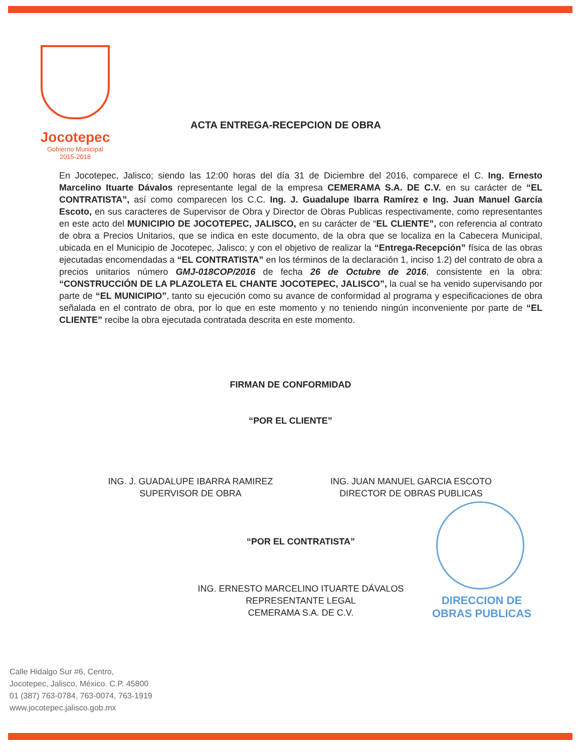Jocotepec
Gobierno Municipal
2015-2018
ACTA ENTREGA-RECEPCION DE OBRA
En Jocotepec, Jalisco; siendo las 12:00 horas del día 31 de Diciembre del 2016, comparece el C. Ing. Ernesto Marcelino Ituarte Dávalos representante legal de la empresa CEMERAMA S.A. DE C.V. en su carácter de “EL CONTRATISTA”, así como comparecen los C.C. Ing. J. Guadalupe Ibarra Ramírez e Ing. Juan Manuel García Escoto, en sus caracteres de Supervisor de Obra y Director de Obras Publicas respectivamente, como representantes en este acto del MUNICIPIO DE JOCOTEPEC, JALISCO, en su carácter de “EL CLIENTE”, con referencia al contrato de obra a Precios Unitarios, que se indica en este documento, de la obra que se localiza en la Cabecera Municipal, ubicada en el Municipio de Jocotepec, Jalisco; y con el objetivo de realizar la “Entrega-Recepción” física de las obras ejecutadas encomendadas a “EL CONTRATISTA” en los términos de la declaración 1, inciso 1.2) del contrato de obra a precios unitarios número GMJ-018COP/2016 de fecha 26 de Octubre de 2016, consistente en la obra: “CONSTRUCCIÓN DE LA PLAZOLETA EL CHANTE JOCOTEPEC, JALISCO”, la cual se ha venido supervisando por parte de “EL MUNICIPIO”, tanto su ejecución como su avance de conformidad al programa y especificaciones de obra señalada en el contrato de obra, por lo que en este momento y no teniendo ningún inconveniente por parte de “EL CLIENTE” recibe la obra ejecutada contratada descrita en este momento.
FIRMAN DE CONFORMIDAD
“POR EL CLIENTE”
ING. J. GUADALUPE IBARRA RAMIREZ
SUPERVISOR DE OBRA
ING. JUAN MANUEL GARCIA ESCOTO
DIRECTOR DE OBRAS PUBLICAS
“POR EL CONTRATISTA”
ING. ERNESTO MARCELINO ITUARTE DÁVALOS
REPRESENTANTE LEGAL
CEMERAMA S.A. DE C.V.
DIRECCION DE
OBRAS PUBLICAS
Calle Hidalgo Sur #6, Centro,
Jocotepec, Jalisco, México. C.P. 45800
01 (387) 763-0784, 763-0074, 763-1919
www.jocotepec.jalisco.gob.mx